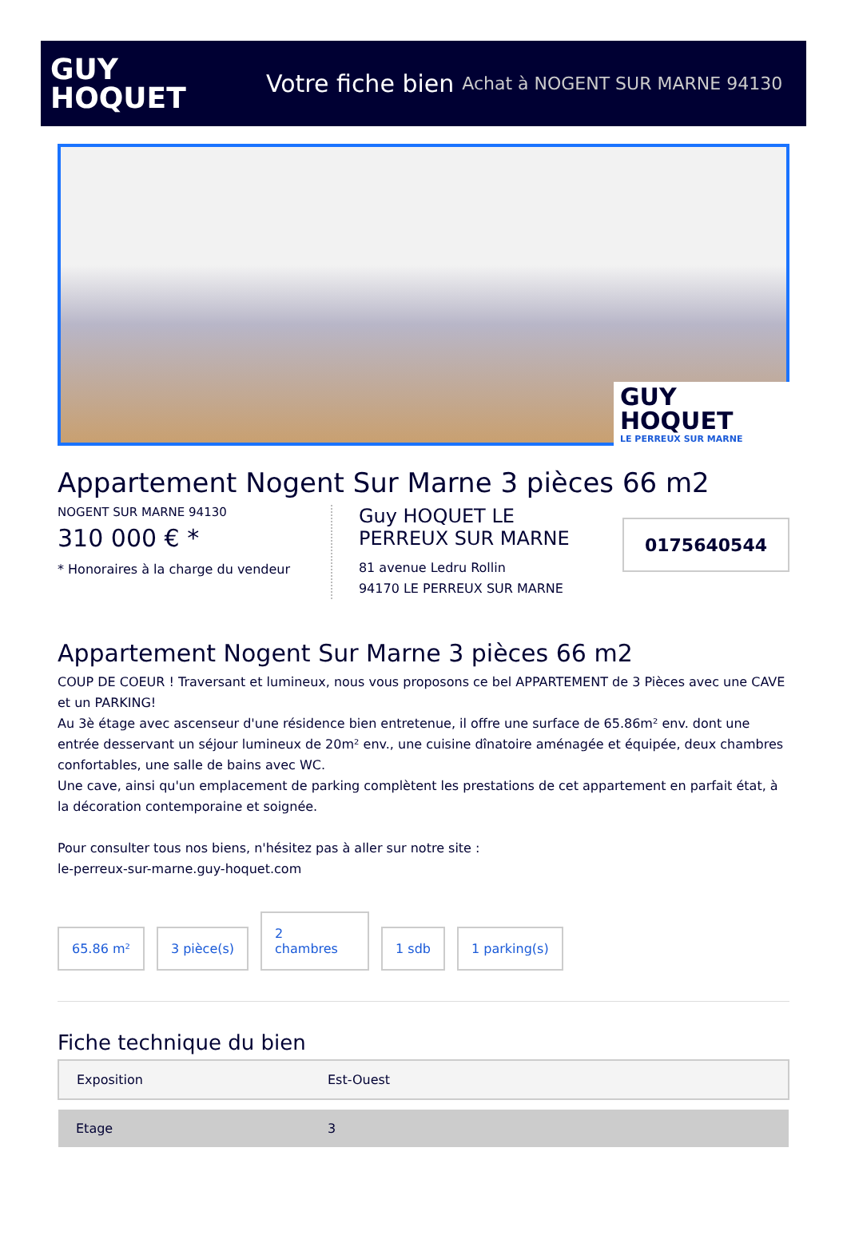GUY
HOQUET
Votre fiche bien Achat à NOGENT SUR MARNE 94130
GUY
HOQUET
LE PERREUX SUR MARNE
Appartement Nogent Sur Marne 3 pièces 66 m2
NOGENT SUR MARNE 94130
310 000 € *
* Honoraires à la charge du vendeur
Guy HOQUET LE PERREUX SUR MARNE
81 avenue Ledru Rollin
94170 LE PERREUX SUR MARNE
0175640544
Appartement Nogent Sur Marne 3 pièces 66 m2
COUP DE COEUR ! Traversant et lumineux, nous vous proposons ce bel APPARTEMENT de 3 Pièces avec une CAVE et un PARKING!
Au 3è étage avec ascenseur d'une résidence bien entretenue, il offre une surface de 65.86m² env. dont une entrée desservant un séjour lumineux de 20m² env., une cuisine dînatoire aménagée et équipée, deux chambres confortables, une salle de bains avec WC.
Une cave, ainsi qu'un emplacement de parking complètent les prestations de cet appartement en parfait état, à la décoration contemporaine et soignée.
Pour consulter tous nos biens, n'hésitez pas à aller sur notre site :
le-perreux-sur-marne.guy-hoquet.com
65.86 m²
3 pièce(s)
2
chambres
1 sdb
1 parking(s)
Fiche technique du bien
| Exposition | Est-Ouest |
| Etage | 3 |